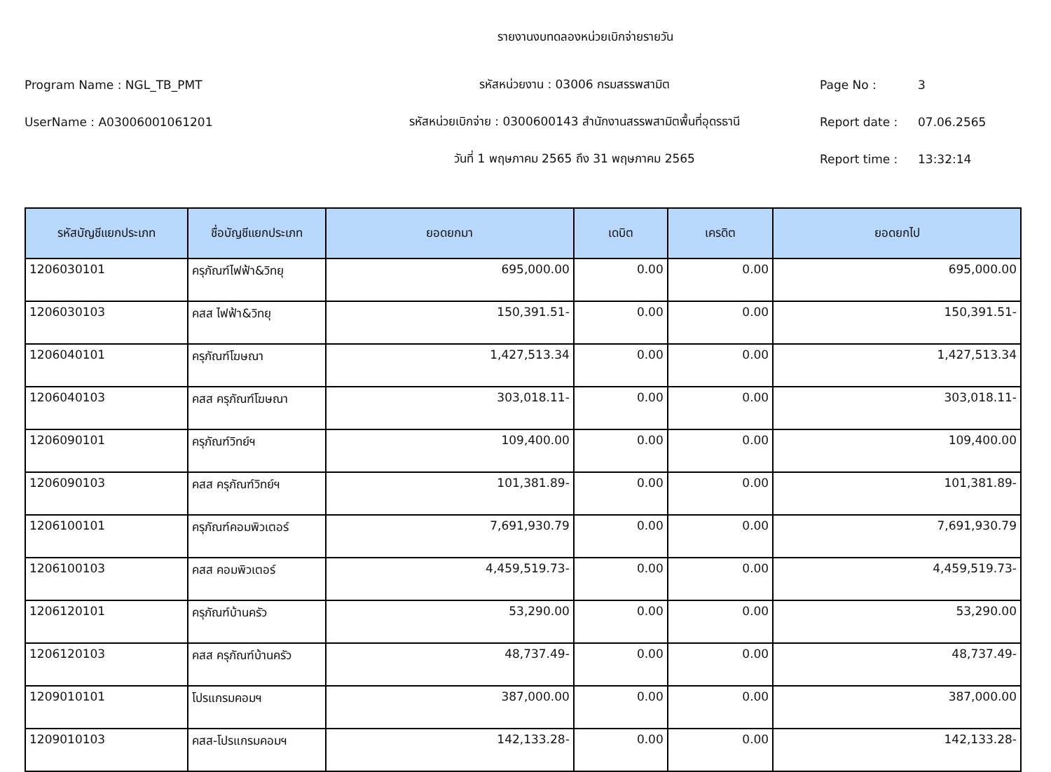รายงานงบทดลองหน่วยเบิกจ่ายรายวัน
Program Name : NGL_TB_PMT รหัสหน่วยงาน : 03006 กรมสรรพสามิต Page No : 3
UserName : A03006001061201
รหัสหน่วยเบิกจ่าย : 0300600143 สำนักงานสรรพสามิตพื้นที่อุดรธานี
Report date : 07.06.2565
วันที่ 1 พฤษภาคม 2565 ถึง 31 พฤษภาคม 2565 Report time : 13:32:14
| รหัสบัญชีแยกประเภท | ชื่อบัญชีแยกประเภท | ยอดยกมา | เดบิต | เครดิต | ยอดยกไป |
| --- | --- | --- | --- | --- | --- |
| 1206030101 | ครุภัณฑ์ไฟฟ้า&วิทยุ | 695,000.00 | 0.00 | 0.00 | 695,000.00 |
| 1206030103 | คสส ไฟฟ้า&วิทยุ | 150,391.51- | 0.00 | 0.00 | 150,391.51- |
| 1206040101 | ครุภัณฑ์โฆษณา | 1,427,513.34 | 0.00 | 0.00 | 1,427,513.34 |
| 1206040103 | คสส ครุภัณฑ์โฆษณา | 303,018.11- | 0.00 | 0.00 | 303,018.11- |
| 1206090101 | ครุภัณฑ์วิทย์ฯ | 109,400.00 | 0.00 | 0.00 | 109,400.00 |
| 1206090103 | คสส ครุภัณฑ์วิทย์ฯ | 101,381.89- | 0.00 | 0.00 | 101,381.89- |
| 1206100101 | ครุภัณฑ์คอมพิวเตอร์ | 7,691,930.79 | 0.00 | 0.00 | 7,691,930.79 |
| 1206100103 | คสส คอมพิวเตอร์ | 4,459,519.73- | 0.00 | 0.00 | 4,459,519.73- |
| 1206120101 | ครุภัณฑ์บ้านครัว | 53,290.00 | 0.00 | 0.00 | 53,290.00 |
| 1206120103 | คสส ครุภัณฑ์บ้านครัว | 48,737.49- | 0.00 | 0.00 | 48,737.49- |
| 1209010101 | โปรแกรมคอมฯ | 387,000.00 | 0.00 | 0.00 | 387,000.00 |
| 1209010103 | คสส-โปรแกรมคอมฯ | 142,133.28- | 0.00 | 0.00 | 142,133.28- |